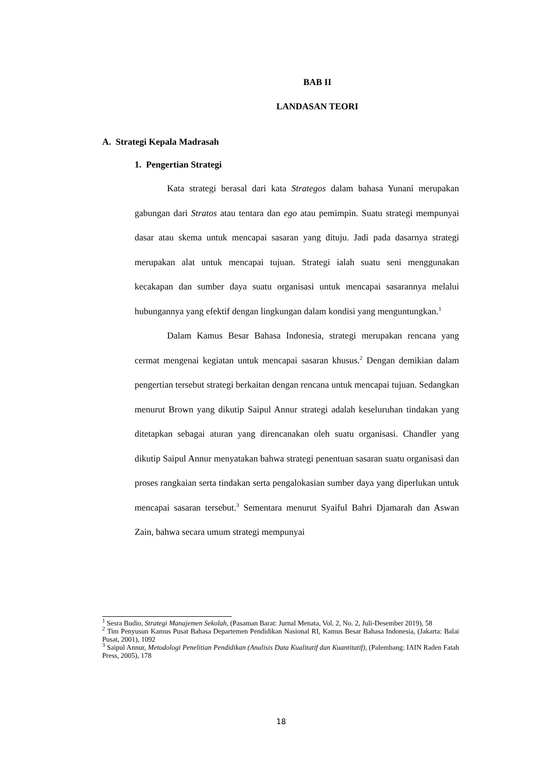BAB II
LANDASAN TEORI
A. Strategi Kepala Madrasah
1. Pengertian Strategi
Kata strategi berasal dari kata Strategos dalam bahasa Yunani merupakan gabungan dari Stratos atau tentara dan ego atau pemimpin. Suatu strategi mempunyai dasar atau skema untuk mencapai sasaran yang dituju. Jadi pada dasarnya strategi merupakan alat untuk mencapai tujuan. Strategi ialah suatu seni menggunakan kecakapan dan sumber daya suatu organisasi untuk mencapai sasarannya melalui hubungannya yang efektif dengan lingkungan dalam kondisi yang menguntungkan.<sup>1</sup>
Dalam Kamus Besar Bahasa Indonesia, strategi merupakan rencana yang cermat mengenai kegiatan untuk mencapai sasaran khusus.<sup>2</sup> Dengan demikian dalam pengertian tersebut strategi berkaitan dengan rencana untuk mencapai tujuan. Sedangkan menurut Brown yang dikutip Saipul Annur strategi adalah keseluruhan tindakan yang ditetapkan sebagai aturan yang direncanakan oleh suatu organisasi. Chandler yang dikutip Saipul Annur menyatakan bahwa strategi penentuan sasaran suatu organisasi dan proses rangkaian serta tindakan serta pengalokasian sumber daya yang diperlukan untuk mencapai sasaran tersebut.<sup>3</sup> Sementara menurut Syaiful Bahri Djamarah dan Aswan Zain, bahwa secara umum strategi mempunyai
<sup>1</sup> Sesra Budio, Strategi Manajemen Sekolah, (Pasaman Barat: Jurnal Menata, Vol. 2, No. 2, Juli-Desember 2019), 58
<sup>2</sup> Tim Penyusun Kamus Pusat Bahasa Departemen Pendidikan Nasional RI, Kamus Besar Bahasa Indonesia, (Jakarta: Balai Pusat, 2001), 1092
<sup>3</sup> Saipul Annur, Metodologi Penelitian Pendidikan (Analisis Data Kualitatif dan Kuantitatif), (Palembang: IAIN Raden Fatah Press, 2005), 178
18